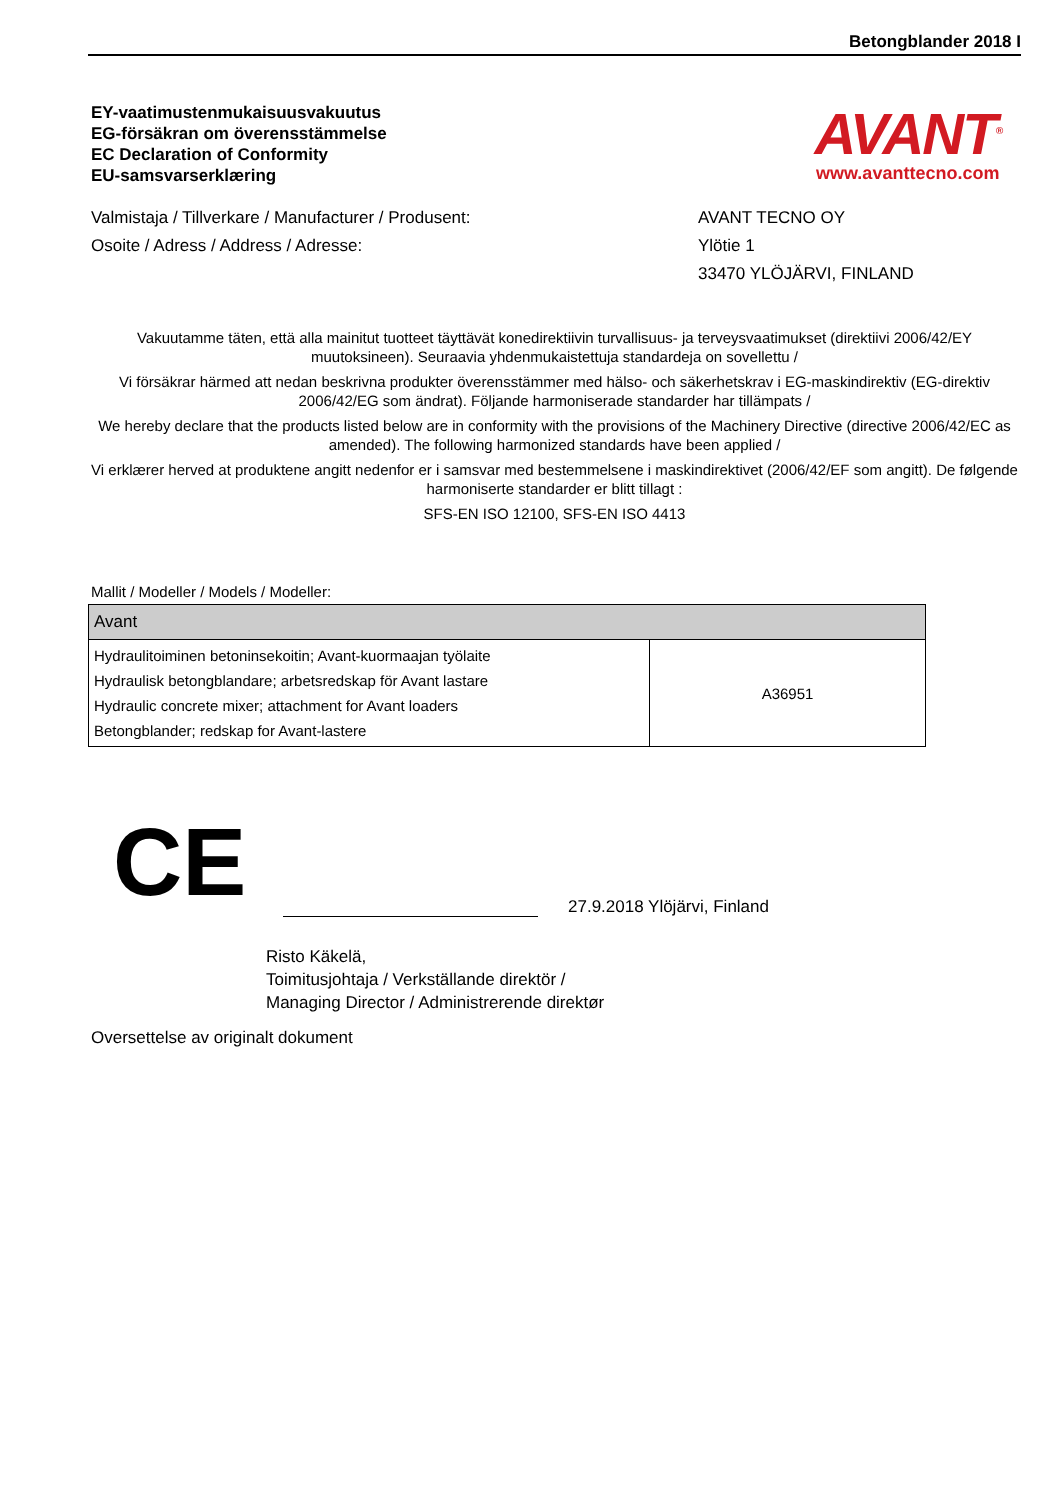Betongblander 2018 I
EY-vaatimustenmukaisuusvakuutus
EG-försäkran om överensstämmelse
EC Declaration of Conformity
EU-samsvarserklæring
AVANT<sup>®</sup>
www.avanttecno.com
Valmistaja / Tillverkare / Manufacturer / Produsent: AVANT TECNO OY
Osoite / Adress / Address / Adresse: Ylötie 1
33470 YLÖJÄRVI, FINLAND
Vakuutamme täten, että alla mainitut tuotteet täyttävät konedirektiivin turvallisuus- ja terveysvaatimukset (direktiivi 2006/42/EY muutoksineen). Seuraavia yhdenmukaistettuja standardeja on sovellettu /
Vi försäkrar härmed att nedan beskrivna produkter överensstämmer med hälso- och säkerhetskrav i EG-maskindirektiv (EG-direktiv 2006/42/EG som ändrat). Följande harmoniserade standarder har tillämpats /
We hereby declare that the products listed below are in conformity with the provisions of the Machinery Directive (directive 2006/42/EC as amended). The following harmonized standards have been applied /
Vi erklærer herved at produktene angitt nedenfor er i samsvar med bestemmelsene i maskindirektivet (2006/42/EF som angitt). De følgende harmoniserte standarder er blitt tillagt :
SFS-EN ISO 12100, SFS-EN ISO 4413
Mallit / Modeller / Models / Modeller:
| Avant | |
| Hydraulitoiminen betoninsekoitin; Avant-kuormaajan työlaite Hydraulisk betongblandare; arbetsredskap för Avant lastare Hydraulic concrete mixer; attachment for Avant loaders Betongblander; redskap for Avant-lastere | A36951 |
CE
27.9.2018 Ylöjärvi, Finland
Risto Käkelä,
Toimitusjohtaja / Verkställande direktör /
Managing Director / Administrerende direktør
Oversettelse av originalt dokument